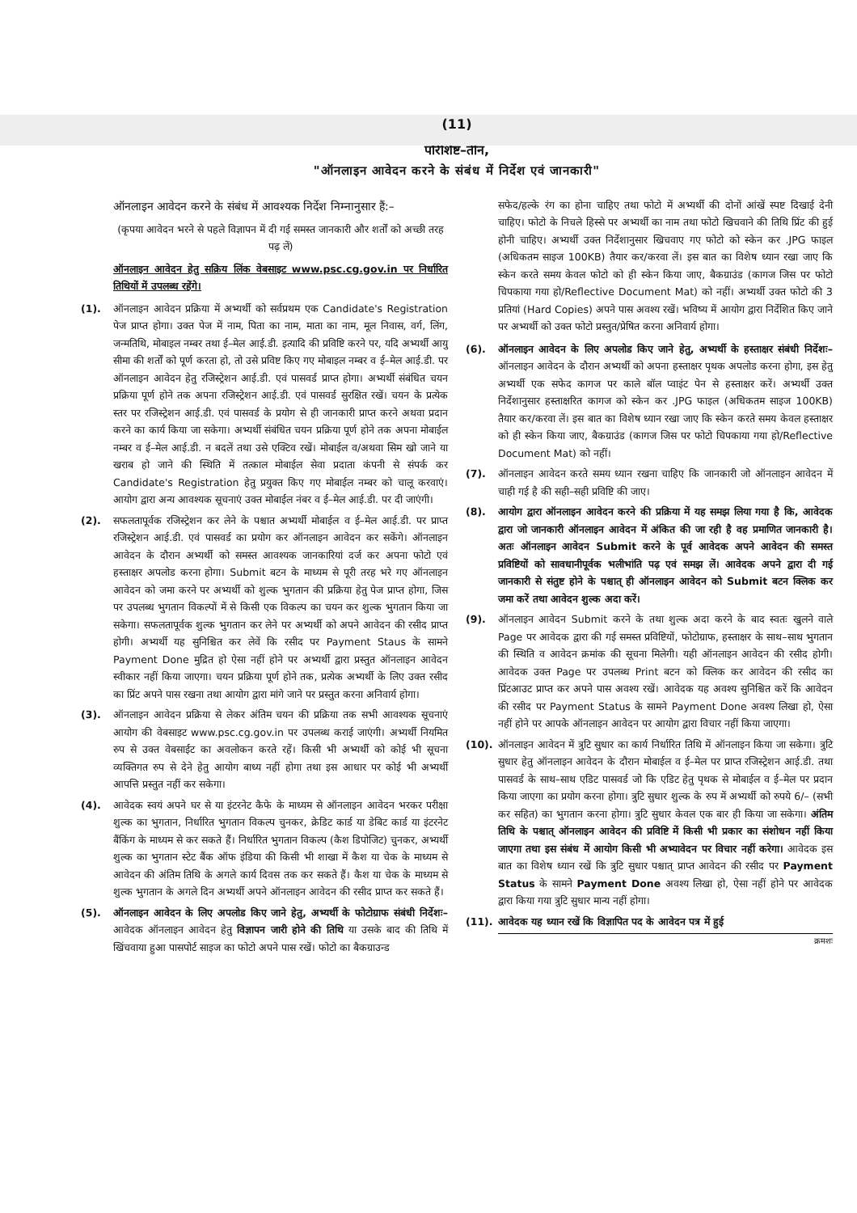(11)
परिशिष्ट–तीन,
"ऑनलाइन आवेदन करने के संबंध में निर्देश एवं जानकारी"
ऑनलाइन आवेदन करने के संबंध में आवश्यक निर्देश निम्नानुसार हैं:–
(कृपया आवेदन भरने से पहले विज्ञापन में दी गई समस्त जानकारी और शर्तों को अच्छी तरह पढ़ लें)
ऑनलाइन आवेदन हेतु सक्रिय लिंक वेबसाइट www.psc.cg.gov.in पर निर्धारित तिथियों में उपलब्ध रहेंगे।
(1). ऑनलाइन आवेदन प्रक्रिया में अभ्यर्थी को सर्वप्रथम एक Candidate's Registration पेज प्राप्त होगा। उक्त पेज में नाम, पिता का नाम, माता का नाम, मूल निवास, वर्ग, लिंग, जन्मतिथि, मोबाइल नम्बर तथा ई–मेल आई.डी. इत्यादि की प्रविष्टि करने पर, यदि अभ्यर्थी आयु सीमा की शर्तों को पूर्ण करता हो, तो उसे प्रविष्ट किए गए मोबाइल नम्बर व ई–मेल आई.डी. पर ऑनलाइन आवेदन हेतु रजिस्ट्रेशन आई.डी. एवं पासवर्ड प्राप्त होगा। अभ्यर्थी संबंधित चयन प्रक्रिया पूर्ण होने तक अपना रजिस्ट्रेशन आई.डी. एवं पासवर्ड सुरक्षित रखें। चयन के प्रत्येक स्तर पर रजिस्ट्रेशन आई.डी. एवं पासवर्ड के प्रयोग से ही जानकारी प्राप्त करने अथवा प्रदान करने का कार्य किया जा सकेगा। अभ्यर्थी संबंधित चयन प्रक्रिया पूर्ण होने तक अपना मोबाईल नम्बर व ई–मेल आई.डी. न बदलें तथा उसे एक्टिव रखें। मोबाईल व/अथवा सिम खो जाने या खराब हो जाने की स्थिति में तत्काल मोबाईल सेवा प्रदाता कंपनी से संपर्क कर Candidate's Registration हेतु प्रयुक्त किए गए मोबाईल नम्बर को चालू करवाएं। आयोग द्वारा अन्य आवश्यक सूचनाएं उक्त मोबाईल नंबर व ई–मेल आई.डी. पर दी जाएंगी।
(2). सफलतापूर्वक रजिस्ट्रेशन कर लेने के पश्चात अभ्यर्थी मोबाईल व ई–मेल आई.डी. पर प्राप्त रजिस्ट्रेशन आई.डी. एवं पासवर्ड का प्रयोग कर ऑनलाइन आवेदन कर सकेंगे। ऑनलाइन आवेदन के दौरान अभ्यर्थी को समस्त आवश्यक जानकारियां दर्ज कर अपना फोटो एवं हस्ताक्षर अपलोड करना होगा। Submit बटन के माध्यम से पूरी तरह भरे गए ऑनलाइन आवेदन को जमा करने पर अभ्यर्थी को शुल्क भुगतान की प्रक्रिया हेतु पेज प्राप्त होगा, जिस पर उपलब्ध भुगतान विकल्पों में से किसी एक विकल्प का चयन कर शुल्क भुगतान किया जा सकेगा। सफलतापूर्वक शुल्क भुगतान कर लेने पर अभ्यर्थी को अपने आवेदन की रसीद प्राप्त होगी। अभ्यर्थी यह सुनिश्चित कर लेवें कि रसीद पर Payment Staus के सामने Payment Done मुद्रित हो ऐसा नहीं होने पर अभ्यर्थी द्वारा प्रस्तुत ऑनलाइन आवेदन स्वीकार नहीं किया जाएगा। चयन प्रक्रिया पूर्ण होने तक, प्रत्येक अभ्यर्थी के लिए उक्त रसीद का प्रिंट अपने पास रखना तथा आयोग द्वारा मांगे जाने पर प्रस्तुत करना अनिवार्य होगा।
(3). ऑनलाइन आवेदन प्रक्रिया से लेकर अंतिम चयन की प्रक्रिया तक सभी आवश्यक सूचनाएं आयोग की वेबसाइट www.psc.cg.gov.in पर उपलब्ध कराई जाएंगी। अभ्यर्थी नियमित रुप से उक्त वेबसाईट का अवलोकन करते रहें। किसी भी अभ्यर्थी को कोई भी सूचना व्यक्तिगत रुप से देने हेतु आयोग बाध्य नहीं होगा तथा इस आधार पर कोई भी अभ्यर्थी आपत्ति प्रस्तुत नहीं कर सकेगा।
(4). आवेदक स्वयं अपने घर से या इंटरनेट कैफे के माध्यम से ऑनलाइन आवेदन भरकर परीक्षा शुल्क का भुगतान, निर्धारित भुगतान विकल्प चुनकर, क्रेडिट कार्ड या डेबिट कार्ड या इंटरनेट बैंकिंग के माध्यम से कर सकते हैं। निर्धारित भुगतान विकल्प (कैश डिपोजिट) चुनकर, अभ्यर्थी शुल्क का भुगतान स्टेट बैंक ऑफ इंडिया की किसी भी शाखा में कैश या चेक के माध्यम से आवेदन की अंतिम तिथि के अगले कार्य दिवस तक कर सकते हैं। कैश या चेक के माध्यम से शुल्क भुगतान के अगले दिन अभ्यर्थी अपने ऑनलाइन आवेदन की रसीद प्राप्त कर सकते हैं।
(5). ऑनलाइन आवेदन के लिए अपलोड किए जाने हेतु, अभ्यर्थी के फोटोग्राफ संबंधी निर्देशः– आवेदक ऑनलाइन आवेदन हेतु विज्ञापन जारी होने की तिथि या उसके बाद की तिथि में खिंचवाया हुआ पासपोर्ट साइज का फोटो अपने पास रखें। फोटो का बैकग्राउन्ड
सफेद/हल्के रंग का होना चाहिए तथा फोटो में अभ्यर्थी की दोनों आंखें स्पष्ट दिखाई देनी चाहिए। फोटो के निचले हिस्से पर अभ्यर्थी का नाम तथा फोटो खिचवाने की तिथि प्रिंट की हुई होनी चाहिए। अभ्यर्थी उक्त निर्देशानुसार खिचवाए गए फोटो को स्केन कर .JPG फाइल (अधिकतम साइज 100KB) तैयार कर/करवा लें। इस बात का विशेष ध्यान रखा जाए कि स्केन करते समय केवल फोटो को ही स्केन किया जाए, बैकग्राउंड (कागज जिस पर फोटो चिपकाया गया हो/Reflective Document Mat) को नहीं। अभ्यर्थी उक्त फोटो की 3 प्रतियां (Hard Copies) अपने पास अवश्य रखें। भविष्य में आयोग द्वारा निर्देशित किए जाने पर अभ्यर्थी को उक्त फोटो प्रस्तुत/प्रेषित करना अनिवार्य होगा।
(6). ऑनलाइन आवेदन के लिए अपलोड किए जाने हेतु, अभ्यर्थी के हस्ताक्षर संबंधी निर्देशः– ऑनलाइन आवेदन के दौरान अभ्यर्थी को अपना हस्ताक्षर पृथक अपलोड करना होगा, इस हेतु अभ्यर्थी एक सफेद कागज पर काले बॉल प्वाइंट पेन से हस्ताक्षर करें। अभ्यर्थी उक्त निर्देशानुसार हस्ताक्षरित कागज को स्केन कर .JPG फाइल (अधिकतम साइज 100KB) तैयार कर/करवा लें। इस बात का विशेष ध्यान रखा जाए कि स्केन करते समय केवल हस्ताक्षर को ही स्केन किया जाए, बैकग्राउंड (कागज जिस पर फोटो चिपकाया गया हो/Reflective Document Mat) को नहीं।
(7). ऑनलाइन आवेदन करते समय ध्यान रखना चाहिए कि जानकारी जो ऑनलाइन आवेदन में चाही गई है की सही–सही प्रविष्टि की जाए।
(8). आयोग द्वारा ऑनलाइन आवेदन करने की प्रक्रिया में यह समझ लिया गया है कि, आवेदक द्वारा जो जानकारी ऑनलाइन आवेदन में अंकित की जा रही है वह प्रमाणित जानकारी है। अतः ऑनलाइन आवेदन Submit करने के पूर्व आवेदक अपने आवेदन की समस्त प्रविष्टियों को सावधानीपूर्वक भलीभांति पढ़ एवं समझ लें। आवेदक अपने द्वारा दी गई जानकारी से संतुष्ट होने के पश्चात् ही ऑनलाइन आवेदन को Submit बटन क्लिक कर जमा करें तथा आवेदन शुल्क अदा करें।
(9). ऑनलाइन आवेदन Submit करने के तथा शुल्क अदा करने के बाद स्वतः खुलने वाले Page पर आवेदक द्वारा की गई समस्त प्रविष्टियों, फोटोग्राफ, हस्ताक्षर के साथ–साथ भुगतान की स्थिति व आवेदन क्रमांक की सूचना मिलेगी। यही ऑनलाइन आवेदन की रसीद होगी। आवेदक उक्त Page पर उपलब्ध Print बटन को क्लिक कर आवेदन की रसीद का प्रिंटआउट प्राप्त कर अपने पास अवश्य रखें। आवेदक यह अवश्य सुनिश्चित करें कि आवेदन की रसीद पर Payment Status के सामने Payment Done अवश्य लिखा हो, ऐसा नहीं होने पर आपके ऑनलाइन आवेदन पर आयोग द्वारा विचार नहीं किया जाएगा।
(10). ऑनलाइन आवेदन में त्रुटि सुधार का कार्य निर्धारित तिथि में ऑनलाइन किया जा सकेगा। त्रुटि सुधार हेतु ऑनलाइन आवेदन के दौरान मोबाईल व ई–मेल पर प्राप्त रजिस्ट्रेशन आई.डी. तथा पासवर्ड के साथ–साथ एडिट पासवर्ड जो कि एडिट हेतु पृथक से मोबाईल व ई–मेल पर प्रदान किया जाएगा का प्रयोग करना होगा। त्रुटि सुधार शुल्क के रुप में अभ्यर्थी को रुपये 6/– (सभी कर सहित) का भुगतान करना होगा। त्रुटि सुधार केवल एक बार ही किया जा सकेगा। अंतिम तिथि के पश्चात् ऑनलाइन आवेदन की प्रविष्टि में किसी भी प्रकार का संशोधन नहीं किया जाएगा तथा इस संबंध में आयोग किसी भी अभ्यावेदन पर विचार नहीं करेगा। आवेदक इस बात का विशेष ध्यान रखें कि त्रुटि सुधार पश्चात् प्राप्त आवेदन की रसीद पर Payment Status के सामने Payment Done अवश्य लिखा हो, ऐसा नहीं होने पर आवेदक द्वारा किया गया त्रुटि सुधार मान्य नहीं होगा।
(11). आवेदक यह ध्यान रखें कि विज्ञापित पद के आवेदन पत्र में हुई
क्रमशः